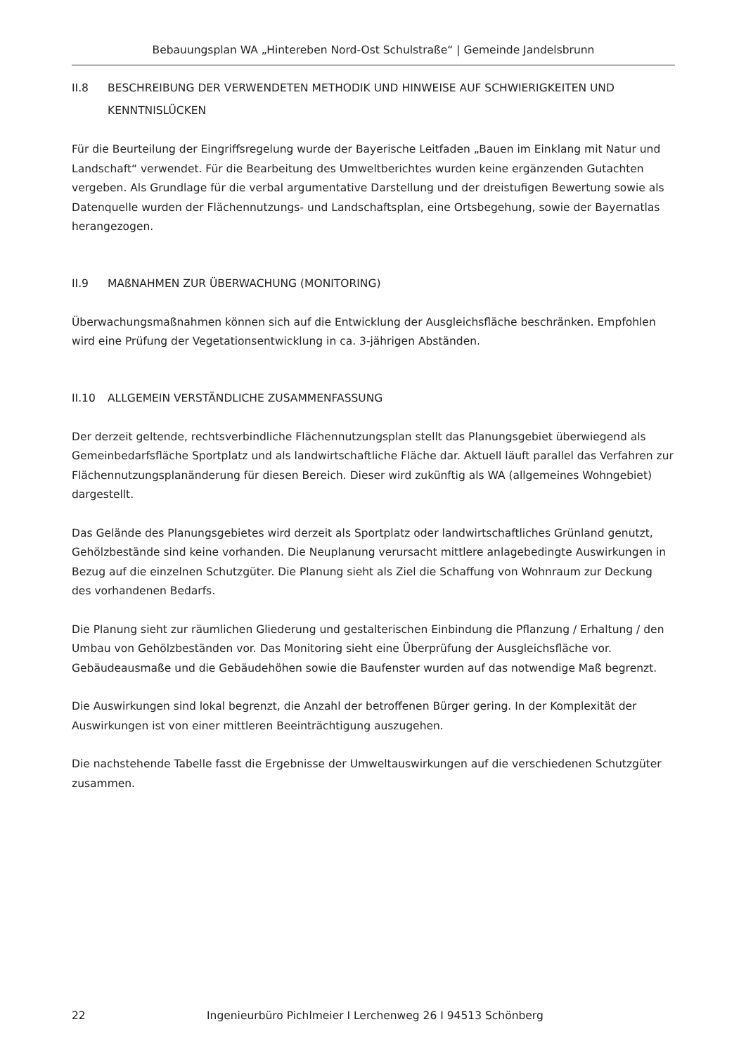Bebauungsplan WA „Hintereben Nord-Ost Schulstraße“ | Gemeinde Jandelsbrunn
II.8 BESCHREIBUNG DER VERWENDETEN METHODIK UND HINWEISE AUF SCHWIERIGKEITEN UND KENNTNISLÜCKEN
Für die Beurteilung der Eingriffsregelung wurde der Bayerische Leitfaden „Bauen im Einklang mit Natur und Landschaft“ verwendet. Für die Bearbeitung des Umweltberichtes wurden keine ergänzenden Gutachten vergeben. Als Grundlage für die verbal argumentative Darstellung und der dreistufigen Bewertung sowie als Datenquelle wurden der Flächennutzungs- und Landschaftsplan, eine Ortsbegehung, sowie der Bayernatlas herangezogen.
II.9 MAßNAHMEN ZUR ÜBERWACHUNG (MONITORING)
Überwachungsmaßnahmen können sich auf die Entwicklung der Ausgleichsfläche beschränken. Empfohlen wird eine Prüfung der Vegetationsentwicklung in ca. 3-jährigen Abständen.
II.10 ALLGEMEIN VERSTÄNDLICHE ZUSAMMENFASSUNG
Der derzeit geltende, rechtsverbindliche Flächennutzungsplan stellt das Planungsgebiet überwiegend als Gemeinbedarfsfläche Sportplatz und als landwirtschaftliche Fläche dar. Aktuell läuft parallel das Verfahren zur Flächennutzungsplanänderung für diesen Bereich. Dieser wird zukünftig als WA (allgemeines Wohngebiet) dargestellt.
Das Gelände des Planungsgebietes wird derzeit als Sportplatz oder landwirtschaftliches Grünland genutzt, Gehölzbestände sind keine vorhanden. Die Neuplanung verursacht mittlere anlagebedingte Auswirkungen in Bezug auf die einzelnen Schutzgüter. Die Planung sieht als Ziel die Schaffung von Wohnraum zur Deckung des vorhandenen Bedarfs.
Die Planung sieht zur räumlichen Gliederung und gestalterischen Einbindung die Pflanzung / Erhaltung / den Umbau von Gehölzbeständen vor. Das Monitoring sieht eine Überprüfung der Ausgleichsfläche vor. Gebäudeausmaße und die Gebäudehöhen sowie die Baufenster wurden auf das notwendige Maß begrenzt.
Die Auswirkungen sind lokal begrenzt, die Anzahl der betroffenen Bürger gering. In der Komplexität der Auswirkungen ist von einer mittleren Beeinträchtigung auszugehen.
Die nachstehende Tabelle fasst die Ergebnisse der Umweltauswirkungen auf die verschiedenen Schutzgüter zusammen.
22 Ingenieurbüro Pichlmeier I Lerchenweg 26 I 94513 Schönberg